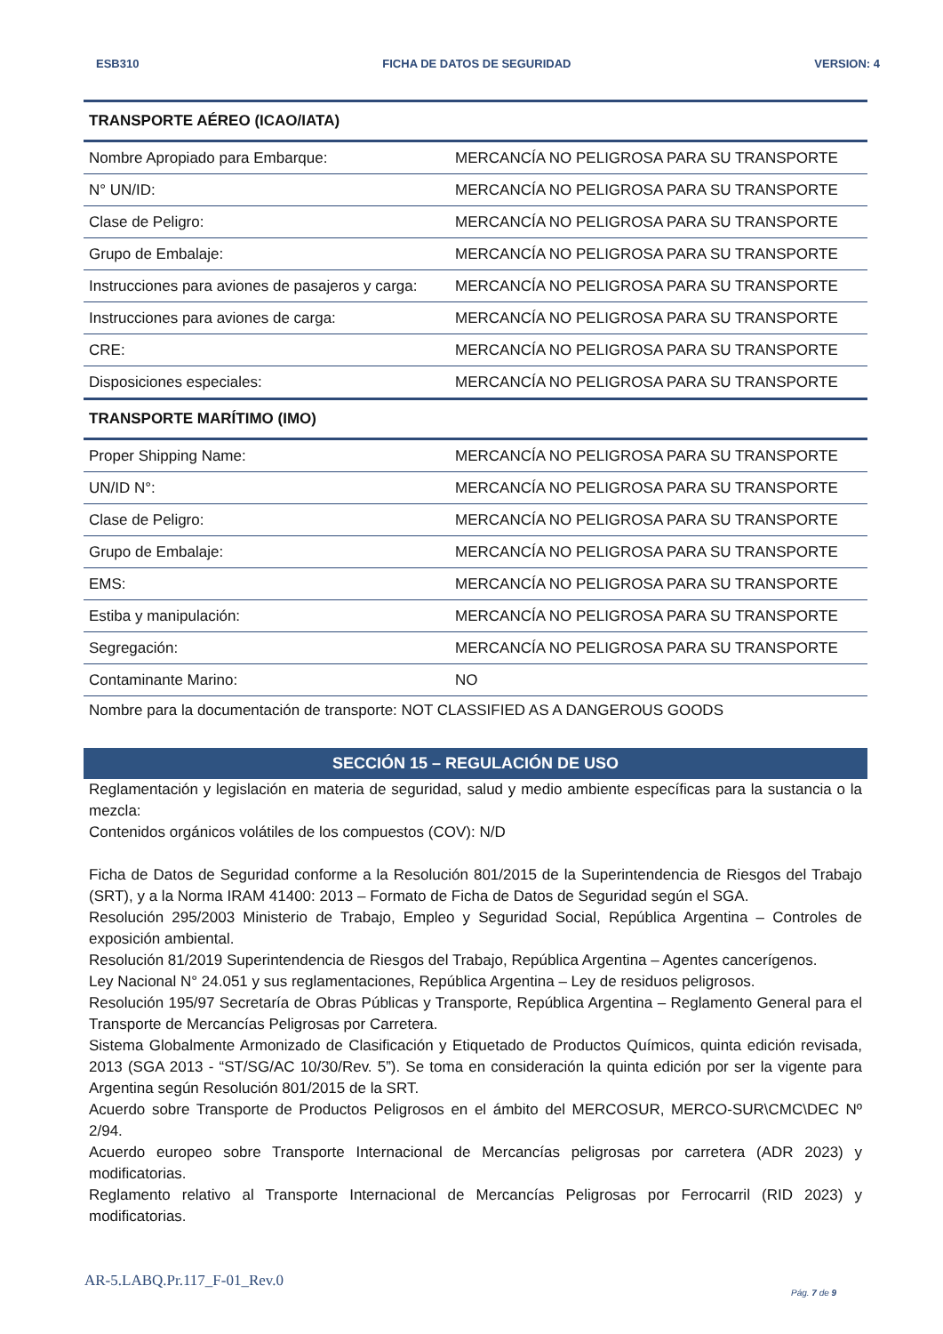ESB310 FICHA DE DATOS DE SEGURIDAD VERSION: 4
| TRANSPORTE AÉREO (ICAO/IATA) | |
| --- | --- |
| Nombre Apropiado para Embarque: | MERCANCÍA NO PELIGROSA PARA SU TRANSPORTE |
| N° UN/ID: | MERCANCÍA NO PELIGROSA PARA SU TRANSPORTE |
| Clase de Peligro: | MERCANCÍA NO PELIGROSA PARA SU TRANSPORTE |
| Grupo de Embalaje: | MERCANCÍA NO PELIGROSA PARA SU TRANSPORTE |
| Instrucciones para aviones de pasajeros y carga: | MERCANCÍA NO PELIGROSA PARA SU TRANSPORTE |
| Instrucciones para aviones de carga: | MERCANCÍA NO PELIGROSA PARA SU TRANSPORTE |
| CRE: | MERCANCÍA NO PELIGROSA PARA SU TRANSPORTE |
| Disposiciones especiales: | MERCANCÍA NO PELIGROSA PARA SU TRANSPORTE |
| TRANSPORTE MARÍTIMO (IMO) | |
| Proper Shipping Name: | MERCANCÍA NO PELIGROSA PARA SU TRANSPORTE |
| UN/ID N°: | MERCANCÍA NO PELIGROSA PARA SU TRANSPORTE |
| Clase de Peligro: | MERCANCÍA NO PELIGROSA PARA SU TRANSPORTE |
| Grupo de Embalaje: | MERCANCÍA NO PELIGROSA PARA SU TRANSPORTE |
| EMS: | MERCANCÍA NO PELIGROSA PARA SU TRANSPORTE |
| Estiba y manipulación: | MERCANCÍA NO PELIGROSA PARA SU TRANSPORTE |
| Segregación: | MERCANCÍA NO PELIGROSA PARA SU TRANSPORTE |
| Contaminante Marino: | NO |
Nombre para la documentación de transporte: NOT CLASSIFIED AS A DANGEROUS GOODS
SECCIÓN 15 – REGULACIÓN DE USO
Reglamentación y legislación en materia de seguridad, salud y medio ambiente específicas para la sustancia o la mezcla:
Contenidos orgánicos volátiles de los compuestos (COV): N/D
Ficha de Datos de Seguridad conforme a la Resolución 801/2015 de la Superintendencia de Riesgos del Trabajo (SRT), y a la Norma IRAM 41400: 2013 – Formato de Ficha de Datos de Seguridad según el SGA.
Resolución 295/2003 Ministerio de Trabajo, Empleo y Seguridad Social, República Argentina – Controles de exposición ambiental.
Resolución 81/2019 Superintendencia de Riesgos del Trabajo, República Argentina – Agentes cancerígenos.
Ley Nacional N° 24.051 y sus reglamentaciones, República Argentina – Ley de residuos peligrosos.
Resolución 195/97 Secretaría de Obras Públicas y Transporte, República Argentina – Reglamento General para el Transporte de Mercancías Peligrosas por Carretera.
Sistema Globalmente Armonizado de Clasificación y Etiquetado de Productos Químicos, quinta edición revisada, 2013 (SGA 2013 - “ST/SG/AC 10/30/Rev. 5”). Se toma en consideración la quinta edición por ser la vigente para Argentina según Resolución 801/2015 de la SRT.
Acuerdo sobre Transporte de Productos Peligrosos en el ámbito del MERCOSUR, MERCO-SUR\CMC\DEC Nº 2/94.
Acuerdo europeo sobre Transporte Internacional de Mercancías peligrosas por carretera (ADR 2023) y modificatorias.
Reglamento relativo al Transporte Internacional de Mercancías Peligrosas por Ferrocarril (RID 2023) y modificatorias.
AR-5.LABQ.Pr.117_F-01_Rev.0
Pág. 7 de 9